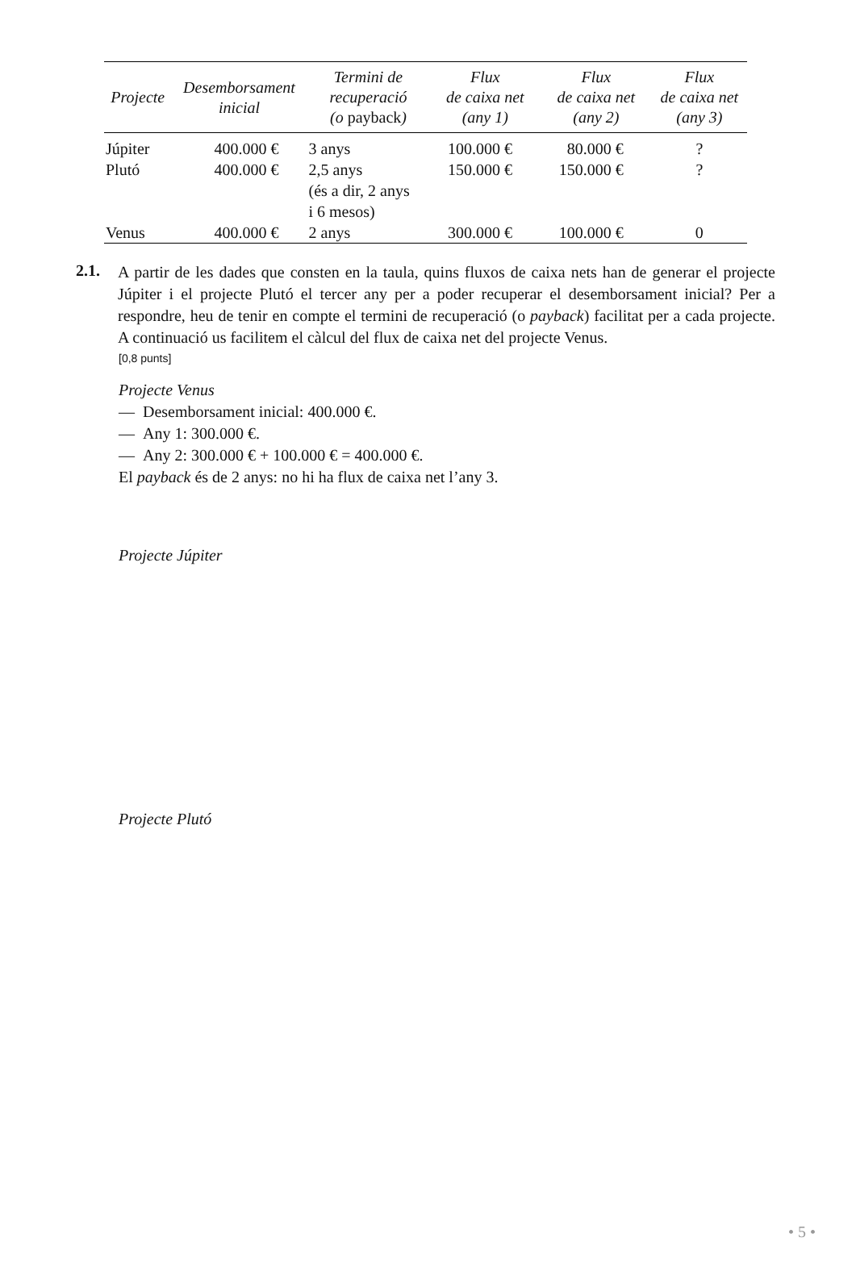| Projecte | Desemborsament inicial | Termini de recuperació (o payback ) | Flux de caixa net (any 1) | Flux de caixa net (any 2) | Flux de caixa net (any 3) |
| --- | --- | --- | --- | --- | --- |
| Júpiter | 400.000 € | 3 anys | 100.000 € | 80.000 € | ? |
| Plutó | 400.000 € | 2,5 anys (és a dir, 2 anys i 6 mesos) | 150.000 € | 150.000 € | ? |
| Venus | 400.000 € | 2 anys | 300.000 € | 100.000 € | 0 |
2.1.
A partir de les dades que consten en la taula, quins fluxos de caixa nets han de generar el projecte Júpiter i el projecte Plutó el tercer any per a poder recuperar el desemborsament inicial? Per a respondre, heu de tenir en compte el termini de recuperació (o payback) facilitat per a cada projecte. A continuació us facilitem el càlcul del flux de caixa net del projecte Venus.
[0,8 punts]
Projecte Venus
— Desemborsament inicial: 400.000 €.
— Any 1: 300.000 €.
— Any 2: 300.000 € + 100.000 € = 400.000 €.
El payback és de 2 anys: no hi ha flux de caixa net l’any 3.
Projecte Júpiter
Projecte Plutó
• 5 •